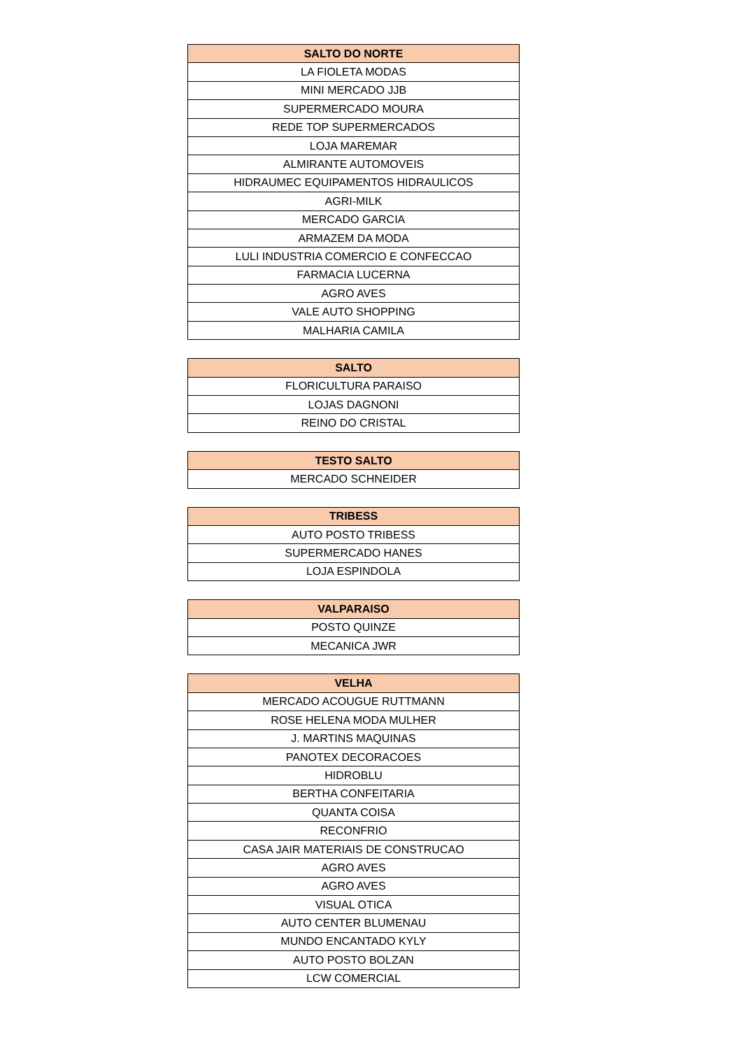| SALTO DO NORTE |
| --- |
| LA FIOLETA MODAS |
| MINI MERCADO JJB |
| SUPERMERCADO MOURA |
| REDE TOP SUPERMERCADOS |
| LOJA MAREMAR |
| ALMIRANTE AUTOMOVEIS |
| HIDRAUMEC EQUIPAMENTOS HIDRAULICOS |
| AGRI-MILK |
| MERCADO GARCIA |
| ARMAZEM DA MODA |
| LULI INDUSTRIA COMERCIO E CONFECCAO |
| FARMACIA LUCERNA |
| AGRO AVES |
| VALE AUTO SHOPPING |
| MALHARIA CAMILA |
| SALTO |
| --- |
| FLORICULTURA PARAISO |
| LOJAS DAGNONI |
| REINO DO CRISTAL |
| TESTO SALTO |
| --- |
| MERCADO SCHNEIDER |
| TRIBESS |
| --- |
| AUTO POSTO TRIBESS |
| SUPERMERCADO HANES |
| LOJA ESPINDOLA |
| VALPARAISO |
| --- |
| POSTO QUINZE |
| MECANICA JWR |
| VELHA |
| --- |
| MERCADO ACOUGUE RUTTMANN |
| ROSE HELENA MODA MULHER |
| J. MARTINS MAQUINAS |
| PANOTEX DECORACOES |
| HIDROBLU |
| BERTHA CONFEITARIA |
| QUANTA COISA |
| RECONFRIO |
| CASA JAIR MATERIAIS DE CONSTRUCAO |
| AGRO AVES |
| AGRO AVES |
| VISUAL OTICA |
| AUTO CENTER BLUMENAU |
| MUNDO ENCANTADO KYLY |
| AUTO POSTO BOLZAN |
| LCW COMERCIAL |